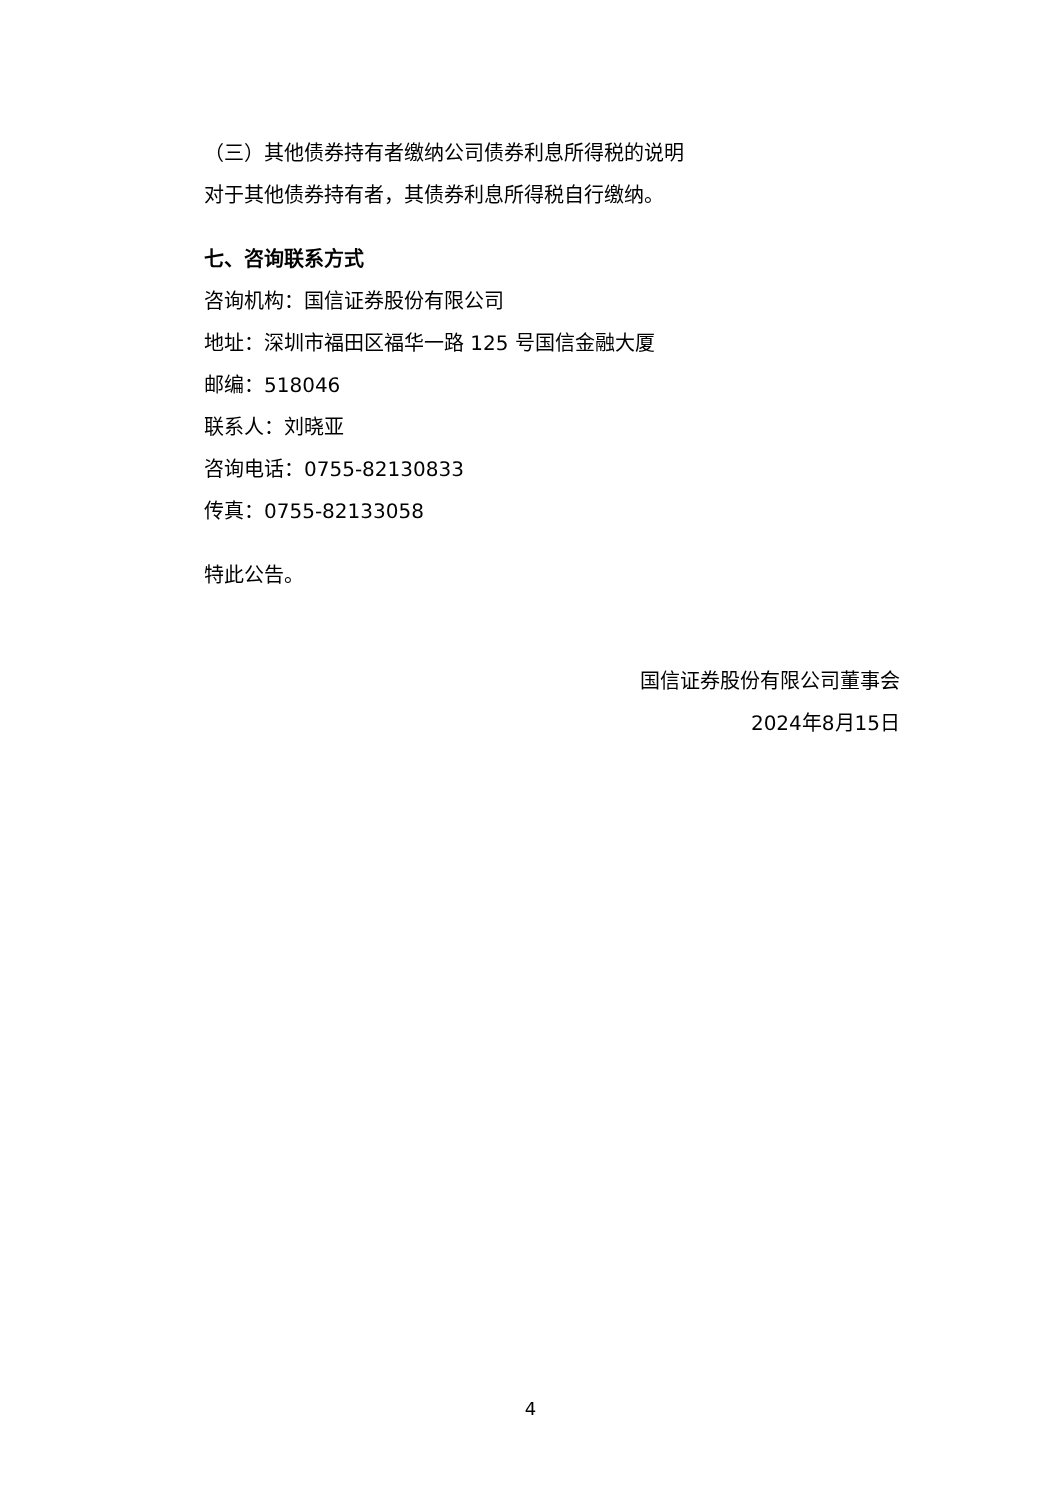（三）其他债券持有者缴纳公司债券利息所得税的说明
对于其他债券持有者，其债券利息所得税自行缴纳。
七、咨询联系方式
咨询机构：国信证券股份有限公司
地址：深圳市福田区福华一路 125 号国信金融大厦
邮编：518046
联系人：刘晓亚
咨询电话：0755-82130833
传真：0755-82133058
特此公告。
国信证券股份有限公司董事会
2024年8月15日
4